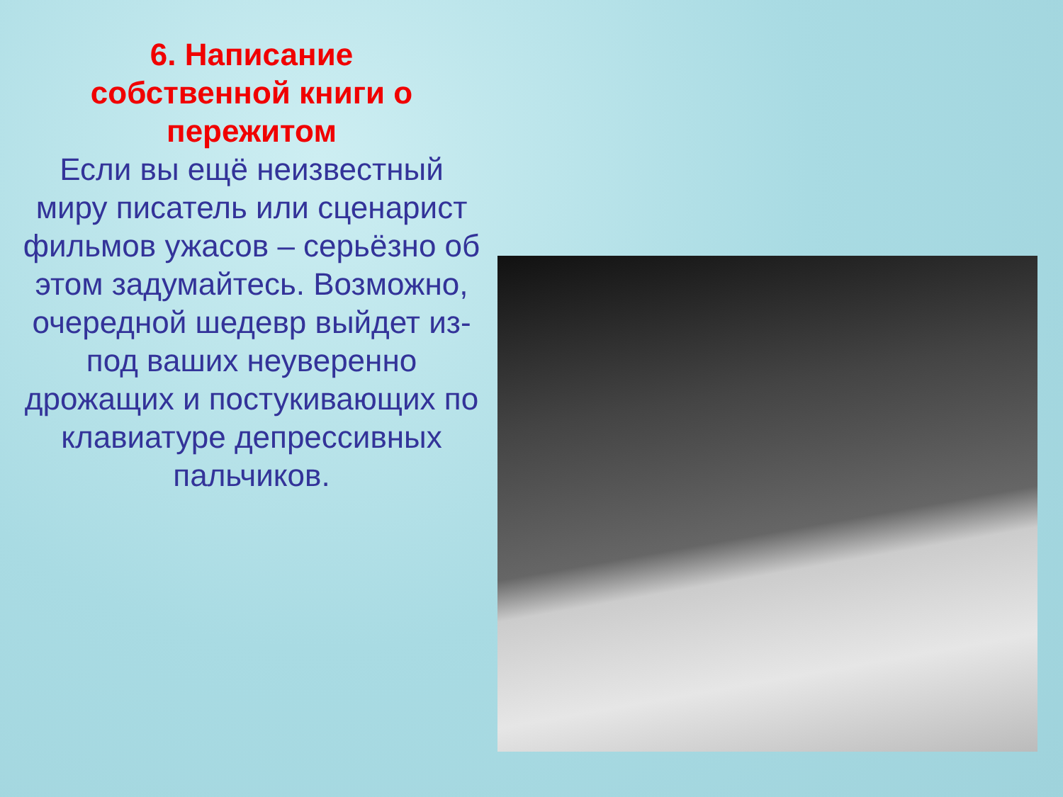6. Написание
собственной книги о
пережитом
Если вы ещё неизвестный миру писатель или сценарист фильмов ужасов – серьёзно об этом задумайтесь. Возможно, очередной шедевр выйдет из-под ваших неуверенно дрожащих и постукивающих по клавиатуре депрессивных пальчиков.